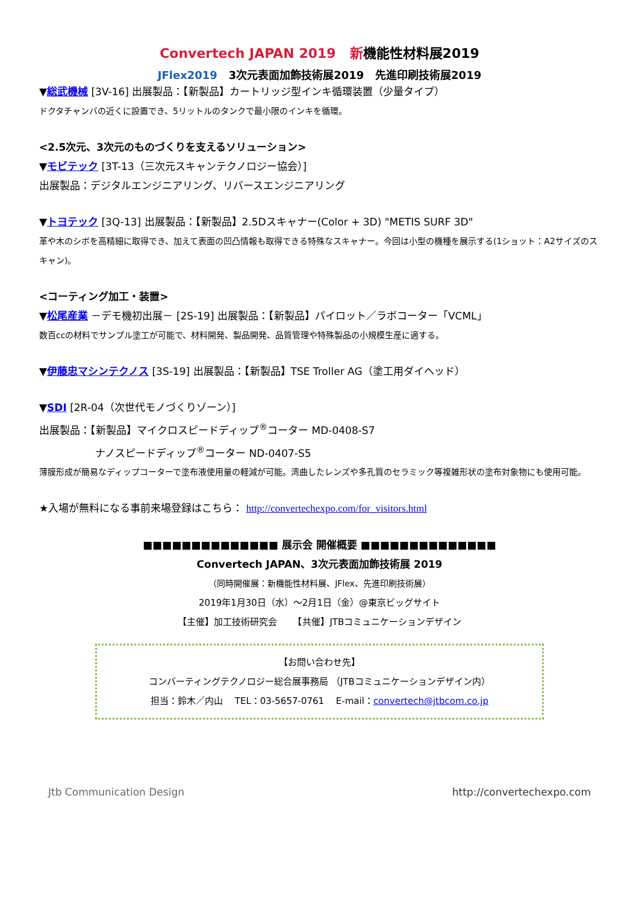Convertech JAPAN 2019 新機能性材料展2019
JFlex2019 3次元表面加飾技術展2019 先進印刷技術展2019
▼総武機械 [3V-16] 出展製品：【新製品】カートリッジ型インキ循環装置（少量タイプ）
ドクタチャンバの近くに設置でき、5リットルのタンクで最小限のインキを循環。
<2.5次元、3次元のものづくりを支えるソリューション>
▼モビテック [3T-13（三次元スキャンテクノロジー協会）]
出展製品：デジタルエンジニアリング、リバースエンジニアリング
▼トヨテック [3Q-13] 出展製品：【新製品】2.5Dスキャナー(Color + 3D) "METIS SURF 3D"
革や木のシボを高精細に取得でき、加えて表面の凹凸情報も取得できる特殊なスキャナー。今回は小型の機種を展示する(1ショット：A2サイズのスキャン)。
<コーティング加工・装置>
▼松尾産業 －デモ機初出展－ [2S-19] 出展製品：【新製品】パイロット／ラボコーター「VCML」
数百ccの材料でサンプル塗工が可能で、材料開発、製品開発、品質管理や特殊製品の小規模生産に適する。
▼伊藤忠マシンテクノス [3S-19] 出展製品：【新製品】TSE Troller AG（塗工用ダイヘッド）
▼SDI [2R-04（次世代モノづくりゾーン）]
出展製品：【新製品】マイクロスピードディップ<sup>®</sup>コーター MD-0408-S7
ナノスピードディップ<sup>®</sup>コーター ND-0407-S5
薄膜形成が簡易なディップコーターで塗布液使用量の軽減が可能。湾曲したレンズや多孔質のセラミック等複雑形状の塗布対象物にも使用可能。
★入場が無料になる事前来場登録はこちら： http://convertechexpo.com/for_visitors.html
■■■■■■■■■■■■■■ 展示会 開催概要 ■■■■■■■■■■■■■■
Convertech JAPAN、3次元表面加飾技術展 2019
（同時開催展：新機能性材料展、JFlex、先進印刷技術展）
2019年1月30日（水）～2月1日（金）@東京ビッグサイト
【主催】加工技術研究会 　　【共催】JTBコミュニケーションデザイン
【お問い合わせ先】
コンバーティングテクノロジー総合展事務局 （JTBコミュニケーションデザイン内）
担当：鈴木／内山 　TEL：03-5657-0761 　E-mail：convertech@jtbcom.co.jp
Jtb Communication Design http://convertechexpo.com